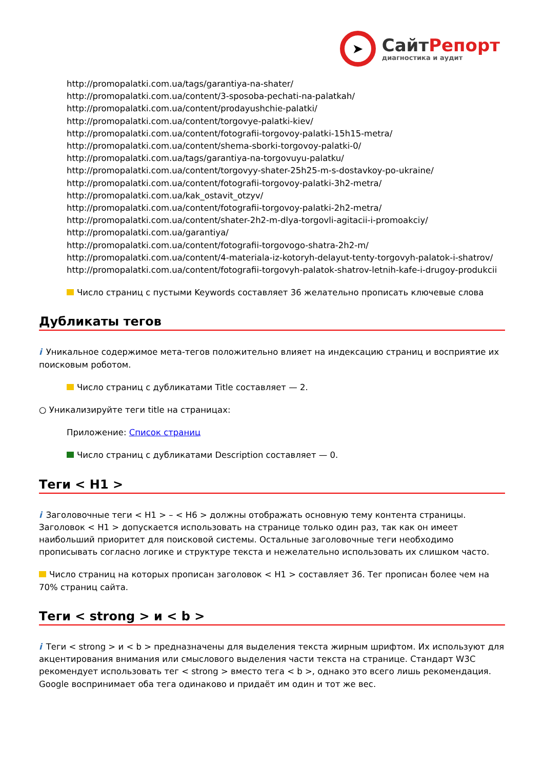➤
Сайт Репорт
диагностика и аудит
http://promopalatki.com.ua/tags/garantiya-na-shater/
http://promopalatki.com.ua/content/3-sposoba-pechati-na-palatkah/
http://promopalatki.com.ua/content/prodayushchie-palatki/
http://promopalatki.com.ua/content/torgovye-palatki-kiev/
http://promopalatki.com.ua/content/fotografii-torgovoy-palatki-15h15-metra/
http://promopalatki.com.ua/content/shema-sborki-torgovoy-palatki-0/
http://promopalatki.com.ua/tags/garantiya-na-torgovuyu-palatku/
http://promopalatki.com.ua/content/torgovyy-shater-25h25-m-s-dostavkoy-po-ukraine/
http://promopalatki.com.ua/content/fotografii-torgovoy-palatki-3h2-metra/
http://promopalatki.com.ua/kak_ostavit_otzyv/
http://promopalatki.com.ua/content/fotografii-torgovoy-palatki-2h2-metra/
http://promopalatki.com.ua/content/shater-2h2-m-dlya-torgovli-agitacii-i-promoakciy/
http://promopalatki.com.ua/garantiya/
http://promopalatki.com.ua/content/fotografii-torgovogo-shatra-2h2-m/
http://promopalatki.com.ua/content/4-materiala-iz-kotoryh-delayut-tenty-torgovyh-palatok-i-shatrov/
http://promopalatki.com.ua/content/fotografii-torgovyh-palatok-shatrov-letnih-kafe-i-drugoy-produkcii
Число страниц с пустыми Keywords составляет 36 желательно прописать ключевые слова
Дубликаты тегов
i Уникальное содержимое мета-тегов положительно влияет на индексацию страниц и восприятие их поисковым роботом.
Число страниц с дубликатами Title составляет — 2.
○ Уникализируйте теги title на страницах:
Приложение: Список страниц
Число страниц с дубликатами Description составляет — 0.
Теги < H1 >
i Заголовочные теги < H1 > – < H6 > должны отображать основную тему контента страницы. Заголовок < H1 > допускается использовать на странице только один раз, так как он имеет наибольший приоритет для поисковой системы. Остальные заголовочные теги необходимо прописывать согласно логике и структуре текста и нежелательно использовать их слишком часто.
Число страниц на которых прописан заголовок < H1 > составляет 36. Тег прописан более чем на 70% страниц сайта.
Теги < strong > и < b >
i Теги < strong > и < b > предназначены для выделения текста жирным шрифтом. Их используют для акцентирования внимания или смыслового выделения части текста на странице. Стандарт W3C рекомендует использовать тег < strong > вместо тега < b >, однако это всего лишь рекомендация. Google воспринимает оба тега одинаково и придаёт им один и тот же вес.